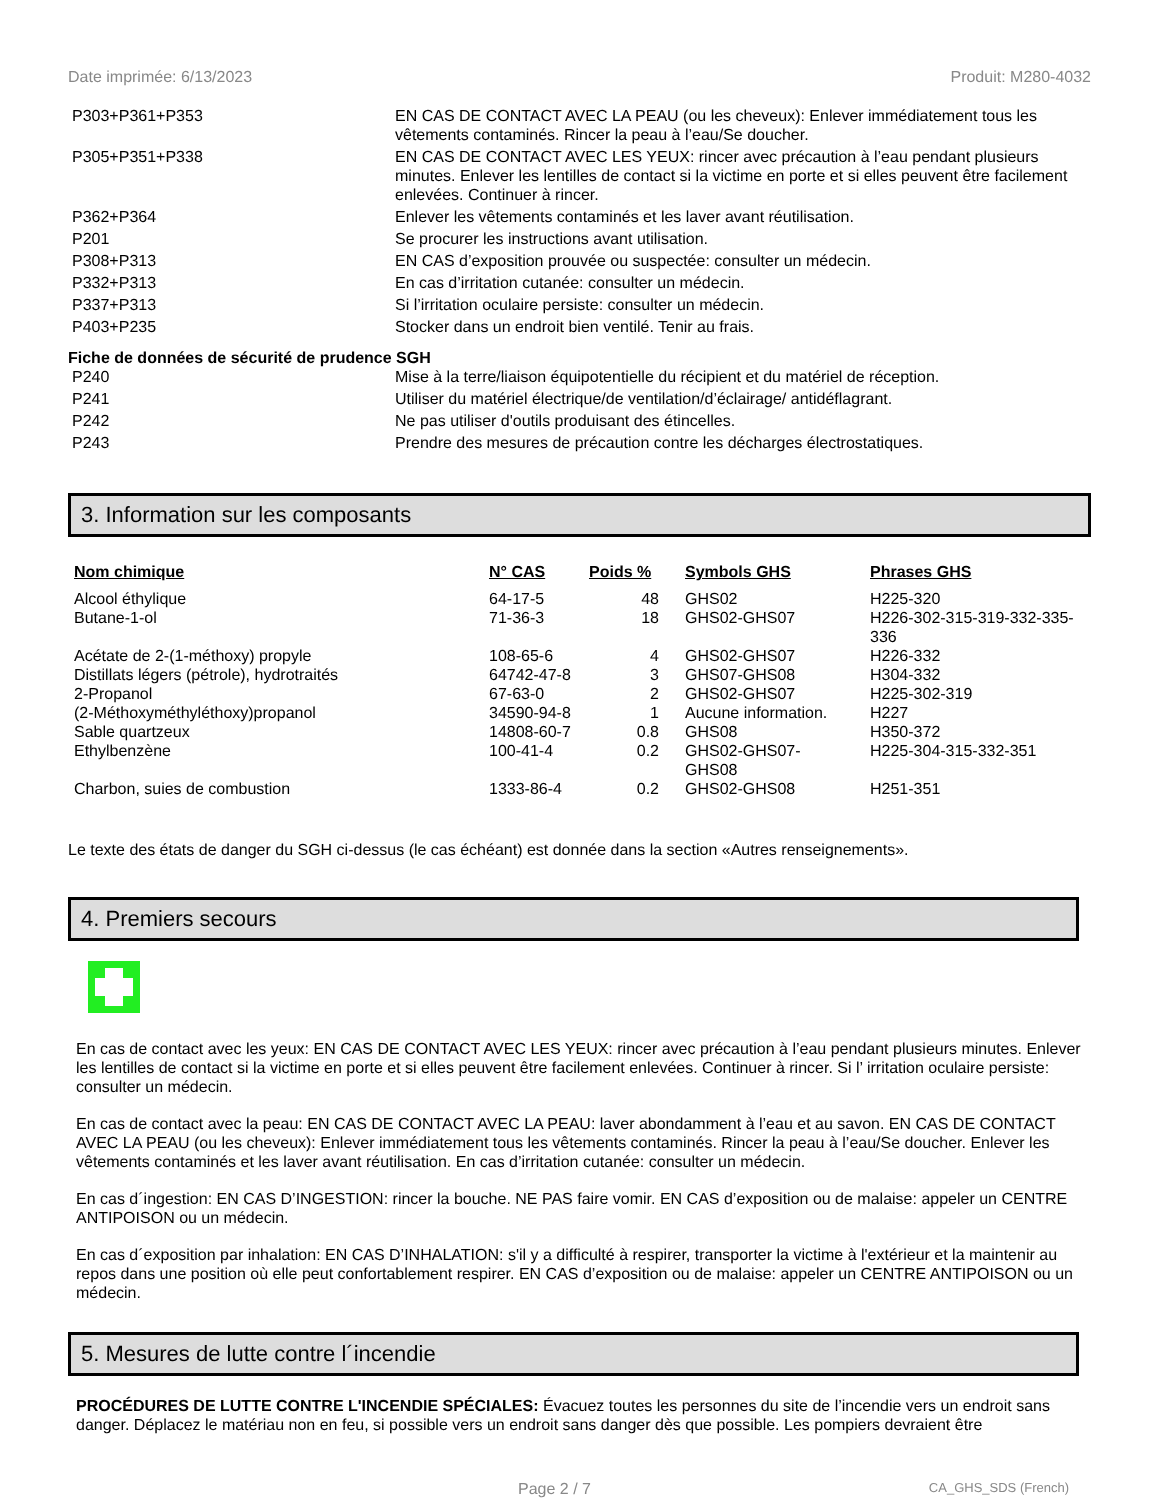Date imprimée: 6/13/2023 Produit: M280-4032
| P303+P361+P353 | EN CAS DE CONTACT AVEC LA PEAU (ou les cheveux): Enlever immédiatement tous les vêtements contaminés. Rincer la peau à l’eau/Se doucher. |
| P305+P351+P338 | EN CAS DE CONTACT AVEC LES YEUX: rincer avec précaution à l’eau pendant plusieurs minutes. Enlever les lentilles de contact si la victime en porte et si elles peuvent être facilement enlevées. Continuer à rincer. |
| P362+P364 | Enlever les vêtements contaminés et les laver avant réutilisation. |
| P201 | Se procurer les instructions avant utilisation. |
| P308+P313 | EN CAS d’exposition prouvée ou suspectée: consulter un médecin. |
| P332+P313 | En cas d’irritation cutanée: consulter un médecin. |
| P337+P313 | Si l’irritation oculaire persiste: consulter un médecin. |
| P403+P235 | Stocker dans un endroit bien ventilé. Tenir au frais. |
Fiche de données de sécurité de prudence SGH
| P240 | Mise à la terre/liaison équipotentielle du récipient et du matériel de réception. |
| P241 | Utiliser du matériel électrique/de ventilation/d’éclairage/ antidéflagrant. |
| P242 | Ne pas utiliser d'outils produisant des étincelles. |
| P243 | Prendre des mesures de précaution contre les décharges électrostatiques. |
3. Information sur les composants
| Nom chimique | N° CAS | Poids % | Symbols GHS | Phrases GHS |
| --- | --- | --- | --- | --- |
| Alcool éthylique | 64-17-5 | 48 | GHS02 | H225-320 |
| Butane-1-ol | 71-36-3 | 18 | GHS02-GHS07 | H226-302-315-319-332-335-336 |
| Acétate de 2-(1-méthoxy) propyle | 108-65-6 | 4 | GHS02-GHS07 | H226-332 |
| Distillats légers (pétrole), hydrotraités | 64742-47-8 | 3 | GHS07-GHS08 | H304-332 |
| 2-Propanol | 67-63-0 | 2 | GHS02-GHS07 | H225-302-319 |
| (2-Méthoxyméthyléthoxy)propanol | 34590-94-8 | 1 | Aucune information. | H227 |
| Sable quartzeux | 14808-60-7 | 0.8 | GHS08 | H350-372 |
| Ethylbenzène | 100-41-4 | 0.2 | GHS02-GHS07- GHS08 | H225-304-315-332-351 |
| Charbon, suies de combustion | 1333-86-4 | 0.2 | GHS02-GHS08 | H251-351 |
Le texte des états de danger du SGH ci-dessus (le cas échéant) est donnée dans la section «Autres renseignements».
4. Premiers secours
En cas de contact avec les yeux: EN CAS DE CONTACT AVEC LES YEUX: rincer avec précaution à l’eau pendant plusieurs minutes. Enlever les lentilles de contact si la victime en porte et si elles peuvent être facilement enlevées. Continuer à rincer. Si l’ irritation oculaire persiste: consulter un médecin.
En cas de contact avec la peau: EN CAS DE CONTACT AVEC LA PEAU: laver abondamment à l’eau et au savon. EN CAS DE CONTACT AVEC LA PEAU (ou les cheveux): Enlever immédiatement tous les vêtements contaminés. Rincer la peau à l’eau/Se doucher. Enlever les vêtements contaminés et les laver avant réutilisation. En cas d’irritation cutanée: consulter un médecin.
En cas d´ingestion: EN CAS D’INGESTION: rincer la bouche. NE PAS faire vomir. EN CAS d’exposition ou de malaise: appeler un CENTRE ANTIPOISON ou un médecin.
En cas d´exposition par inhalation: EN CAS D’INHALATION: s'il y a difficulté à respirer, transporter la victime à l'extérieur et la maintenir au repos dans une position où elle peut confortablement respirer. EN CAS d’exposition ou de malaise: appeler un CENTRE ANTIPOISON ou un médecin.
5. Mesures de lutte contre l´incendie
PROCÉDURES DE LUTTE CONTRE L'INCENDIE SPÉCIALES: Évacuez toutes les personnes du site de l’incendie vers un endroit sans danger. Déplacez le matériau non en feu, si possible vers un endroit sans danger dès que possible. Les pompiers devraient être
Page 2 / 7 CA_GHS_SDS (French)